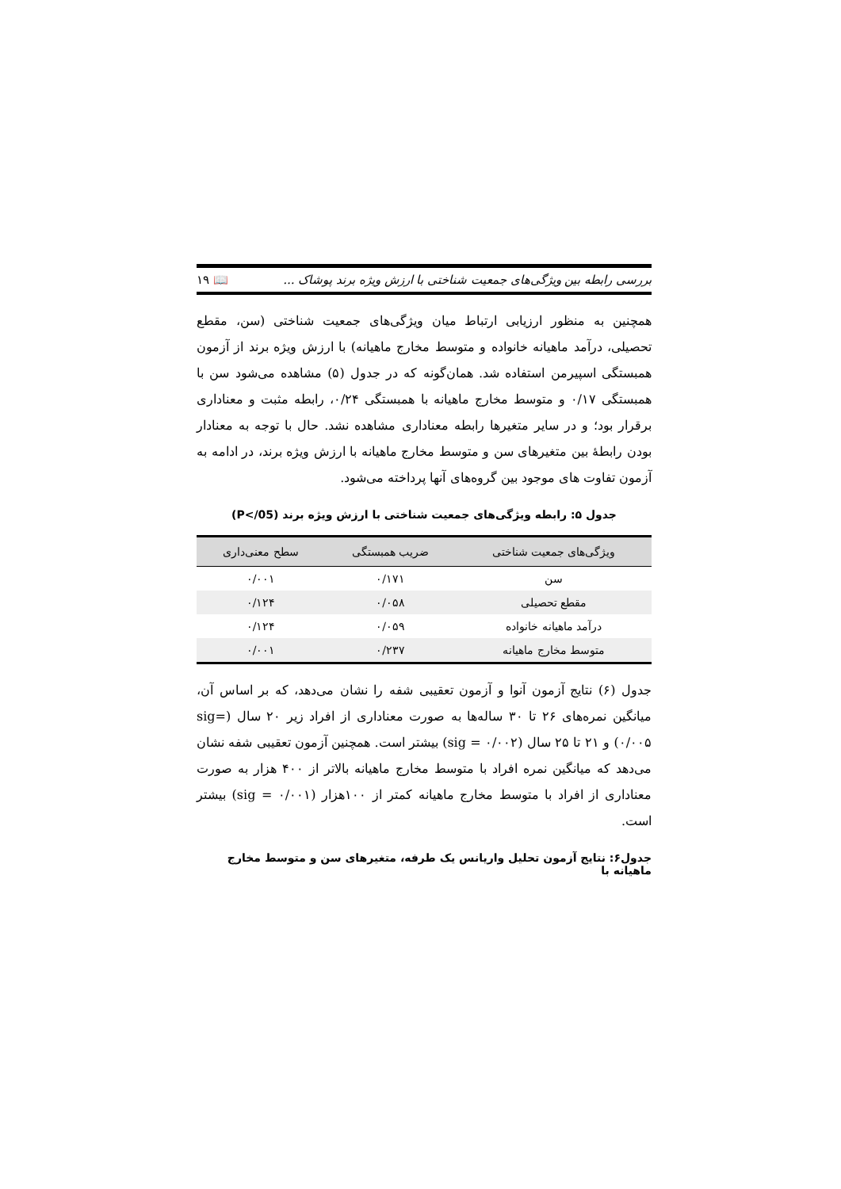بررسی رابطه بین ویژگی‌های جمعیت شناختی با ارزش ویژه برند پوشاک ... 📖 ۱۹
همچنین به منظور ارزیابی ارتباط میان ویژگی‌های جمعیت شناختی (سن، مقطع تحصیلی، درآمد ماهیانه خانواده و متوسط مخارج ماهیانه) با ارزش ویژه برند از آزمون همبستگی اسپیرمن استفاده شد. همان‌گونه که در جدول (۵) مشاهده می‌شود سن با همبستگی ۰/۱۷ و متوسط مخارج ماهیانه با همبستگی ۰/۲۴، رابطه مثبت و معناداری برقرار بود؛ و در سایر متغیرها رابطه معناداری مشاهده نشد. حال با توجه به معنادار بودن رابطهٔ بین متغیرهای سن و متوسط مخارج ماهیانه با ارزش ویژه برند، در ادامه به آزمون تفاوت های موجود بین گروه‌های آنها پرداخته می‌شود.
جدول ۵: رابطه ویژگی‌های جمعیت شناختی با ارزش ویژه برند (P</05)
| ویژگی‌های جمعیت شناختی | ضریب همبستگی | سطح معنی‌داری |
| --- | --- | --- |
| سن | ۰/۱۷۱ | ۰/۰۰۱ |
| مقطع تحصیلی | ۰/۰۵۸ | ۰/۱۲۴ |
| درآمد ماهیانه خانواده | ۰/۰۵۹ | ۰/۱۲۴ |
| متوسط مخارج ماهیانه | ۰/۲۳۷ | ۰/۰۰۱ |
جدول (۶) نتایج آزمون آنوا و آزمون تعقیبی شفه را نشان می‌دهد، که بر اساس آن، میانگین نمره‌های ۲۶ تا ۳۰ ساله‌ها به صورت معناداری از افراد زیر ۲۰ سال (sig= ۰/۰۰۵) و ۲۱ تا ۲۵ سال (sig = ۰/۰۰۲) بیشتر است. همچنین آزمون تعقیبی شفه نشان می‌دهد که میانگین نمره افراد با متوسط مخارج ماهیانه بالاتر از ۴۰۰ هزار به صورت معناداری از افراد با متوسط مخارج ماهیانه کمتر از ۱۰۰هزار (sig = ۰/۰۰۱) بیشتر است.
جدول۶: نتایج آزمون تحلیل واریانس یک طرفه، متغیرهای سن و متوسط مخارج ماهیانه با